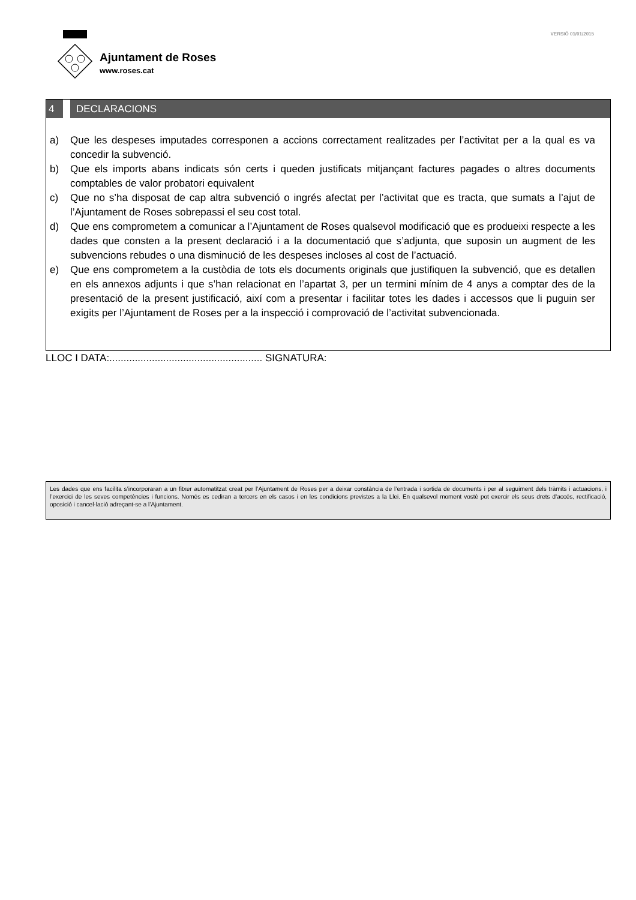VERSIÓ 01/01/2015
Ajuntament de Roses
www.roses.cat
4 DECLARACIONS
a) Que les despeses imputades corresponen a accions correctament realitzades per l’activitat per a la qual es va concedir la subvenció.
b) Que els imports abans indicats són certs i queden justificats mitjançant factures pagades o altres documents comptables de valor probatori equivalent
c) Que no s’ha disposat de cap altra subvenció o ingrés afectat per l’activitat que es tracta, que sumats a l’ajut de l’Ajuntament de Roses sobrepassi el seu cost total.
d) Que ens comprometem a comunicar a l’Ajuntament de Roses qualsevol modificació que es produeixi respecte a les dades que consten a la present declaració i a la documentació que s’adjunta, que suposin un augment de les subvencions rebudes o una disminució de les despeses incloses al cost de l’actuació.
e) Que ens comprometem a la custòdia de tots els documents originals que justifiquen la subvenció, que es detallen en els annexos adjunts i que s’han relacionat en l’apartat 3, per un termini mínim de 4 anys a comptar des de la presentació de la present justificació, així com a presentar i facilitar totes les dades i accessos que li puguin ser exigits per l’Ajuntament de Roses per a la inspecció i comprovació de l’activitat subvencionada.
LLOC I DATA:...................................................... SIGNATURA:
Les dades que ens facilita s’incorporaran a un fitxer automatitzat creat per l’Ajuntament de Roses per a deixar constància de l’entrada i sortida de documents i per al seguiment dels tràmits i actuacions, i l’exercici de les seves competències i funcions. Només es cediran a tercers en els casos i en les condicions previstes a la Llei. En qualsevol moment vostè pot exercir els seus drets d’accés, rectificació, oposició i cancel·lació adreçant-se a l’Ajuntament.